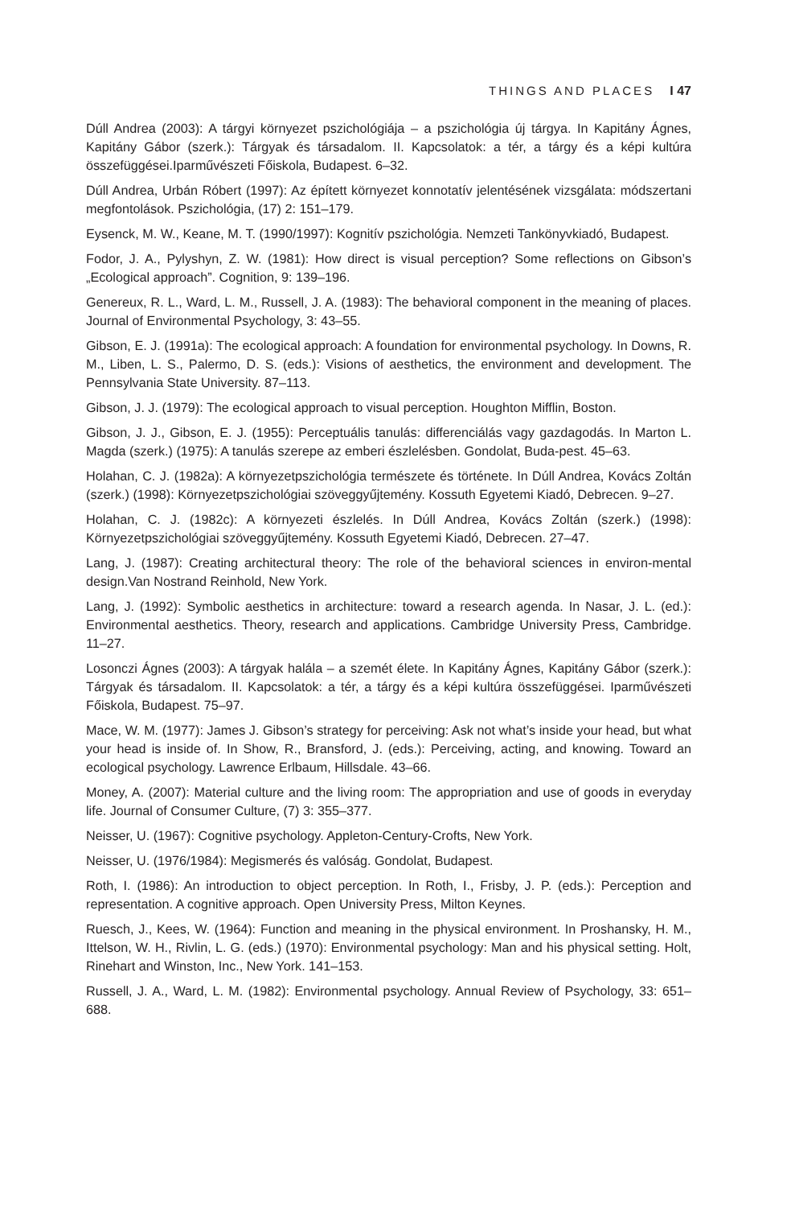THINGS AND PLACES I 47
Dúll Andrea (2003): A tárgyi környezet pszichológiája – a pszichológia új tárgya. In Kapitány Ágnes, Kapitány Gábor (szerk.): Tárgyak és társadalom. II. Kapcsolatok: a tér, a tárgy és a képi kultúra összefüggései.Iparművészeti Főiskola, Budapest. 6–32.
Dúll Andrea, Urbán Róbert (1997): Az épített környezet konnotatív jelentésének vizsgálata: módszertani megfontolások. Pszichológia, (17) 2: 151–179.
Eysenck, M. W., Keane, M. T. (1990/1997): Kognitív pszichológia. Nemzeti Tankönyvkiadó, Budapest.
Fodor, J. A., Pylyshyn, Z. W. (1981): How direct is visual perception? Some reflections on Gibson’s „Ecological approach”. Cognition, 9: 139–196.
Genereux, R. L., Ward, L. M., Russell, J. A. (1983): The behavioral component in the meaning of places. Journal of Environmental Psychology, 3: 43–55.
Gibson, E. J. (1991a): The ecological approach: A foundation for environmental psychology. In Downs, R. M., Liben, L. S., Palermo, D. S. (eds.): Visions of aesthetics, the environment and development. The Pennsylvania State University. 87–113.
Gibson, J. J. (1979): The ecological approach to visual perception. Houghton Mifflin, Boston.
Gibson, J. J., Gibson, E. J. (1955): Perceptuális tanulás: differenciálás vagy gazdagodás. In Marton L. Magda (szerk.) (1975): A tanulás szerepe az emberi észlelésben. Gondolat, Buda-pest. 45–63.
Holahan, C. J. (1982a): A környezetpszichológia természete és története. In Dúll Andrea, Kovács Zoltán (szerk.) (1998): Környezetpszichológiai szöveggyűjtemény. Kossuth Egyetemi Kiadó, Debrecen. 9–27.
Holahan, C. J. (1982c): A környezeti észlelés. In Dúll Andrea, Kovács Zoltán (szerk.) (1998): Környezetpszichológiai szöveggyűjtemény. Kossuth Egyetemi Kiadó, Debrecen. 27–47.
Lang, J. (1987): Creating architectural theory: The role of the behavioral sciences in environ-mental design.Van Nostrand Reinhold, New York.
Lang, J. (1992): Symbolic aesthetics in architecture: toward a research agenda. In Nasar, J. L. (ed.): Environmental aesthetics. Theory, research and applications. Cambridge University Press, Cambridge. 11–27.
Losonczi Ágnes (2003): A tárgyak halála – a szemét élete. In Kapitány Ágnes, Kapitány Gábor (szerk.): Tárgyak és társadalom. II. Kapcsolatok: a tér, a tárgy és a képi kultúra összefüggései. Iparművészeti Főiskola, Budapest. 75–97.
Mace, W. M. (1977): James J. Gibson’s strategy for perceiving: Ask not what’s inside your head, but what your head is inside of. In Show, R., Bransford, J. (eds.): Perceiving, acting, and knowing. Toward an ecological psychology. Lawrence Erlbaum, Hillsdale. 43–66.
Money, A. (2007): Material culture and the living room: The appropriation and use of goods in everyday life. Journal of Consumer Culture, (7) 3: 355–377.
Neisser, U. (1967): Cognitive psychology. Appleton-Century-Crofts, New York.
Neisser, U. (1976/1984): Megismerés és valóság. Gondolat, Budapest.
Roth, I. (1986): An introduction to object perception. In Roth, I., Frisby, J. P. (eds.): Perception and representation. A cognitive approach. Open University Press, Milton Keynes.
Ruesch, J., Kees, W. (1964): Function and meaning in the physical environment. In Proshansky, H. M., Ittelson, W. H., Rivlin, L. G. (eds.) (1970): Environmental psychology: Man and his physical setting. Holt, Rinehart and Winston, Inc., New York. 141–153.
Russell, J. A., Ward, L. M. (1982): Environmental psychology. Annual Review of Psychology, 33: 651–688.